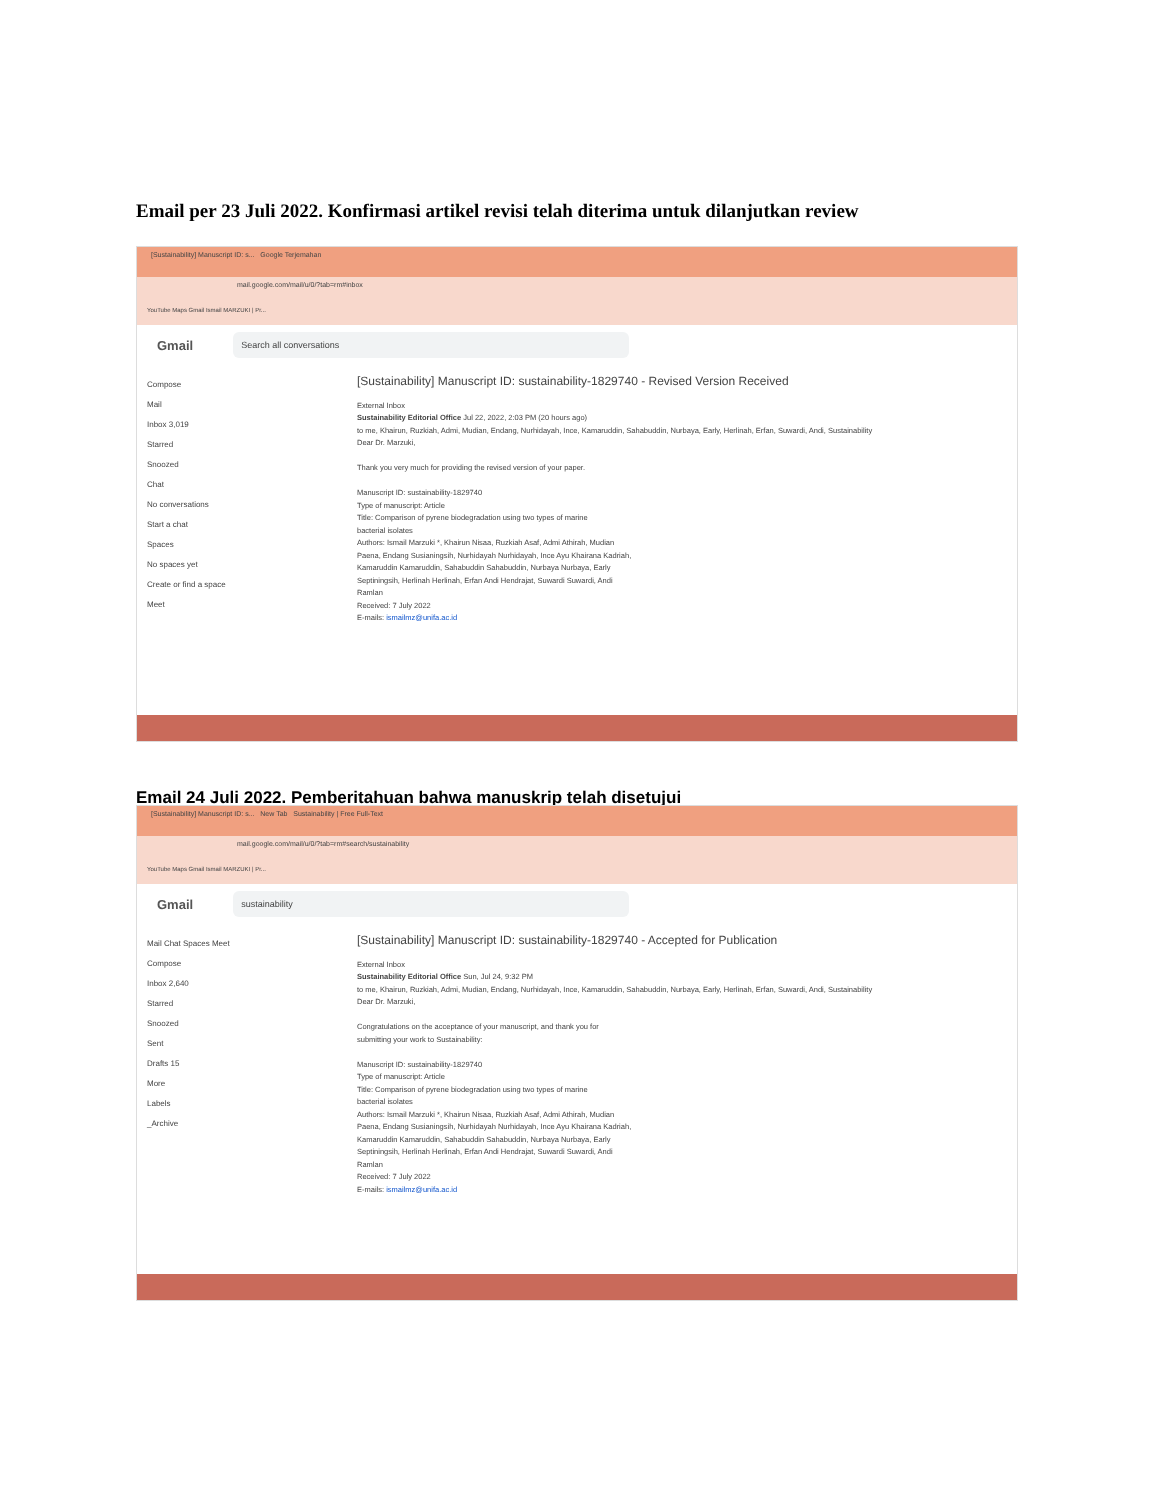Email per 23 Juli 2022. Konfirmasi artikel revisi telah diterima untuk dilanjutkan review
[Sustainability] Manuscript ID: s... Google Terjemahan
mail.google.com/mail/u/0/?tab=rm#inbox
YouTube Maps Gmail Ismail MARZUKI | Pr...
Gmail
Search all conversations
Compose
Mail
Inbox 3,019
Starred
Snoozed
Chat
No conversations
Start a chat
Spaces
No spaces yet
Create or find a space
Meet
[Sustainability] Manuscript ID: sustainability-1829740 - Revised Version Received
External Inbox
Sustainability Editorial Office Jul 22, 2022, 2:03 PM (20 hours ago)
to me, Khairun, Ruzkiah, Admi, Mudian, Endang, Nurhidayah, Ince, Kamaruddin, Sahabuddin, Nurbaya, Early, Herlinah, Erfan, Suwardi, Andi, Sustainability
Dear Dr. Marzuki,
Thank you very much for providing the revised version of your paper.
Manuscript ID: sustainability-1829740
Type of manuscript: Article
Title: Comparison of pyrene biodegradation using two types of marine
bacterial isolates
Authors: Ismail Marzuki *, Khairun Nisaa, Ruzkiah Asaf, Admi Athirah, Mudian
Paena, Endang Susianingsih, Nurhidayah Nurhidayah, Ince Ayu Khairana Kadriah,
Kamaruddin Kamaruddin, Sahabuddin Sahabuddin, Nurbaya Nurbaya, Early
Septiningsih, Herlinah Herlinah, Erfan Andi Hendrajat, Suwardi Suwardi, Andi
Ramlan
Received: 7 July 2022
E-mails: ismailmz@unifa.ac.id
Email 24 Juli 2022. Pemberitahuan bahwa manuskrip telah disetujui
[Sustainability] Manuscript ID: s... New Tab Sustainability | Free Full-Text
mail.google.com/mail/u/0/?tab=rm#search/sustainability
YouTube Maps Gmail Ismail MARZUKI | Pr...
Gmail
sustainability
Mail Chat Spaces Meet
Compose
Inbox 2,640
Starred
Snoozed
Sent
Drafts 15
More
Labels
_Archive
[Sustainability] Manuscript ID: sustainability-1829740 - Accepted for Publication
External Inbox
Sustainability Editorial Office Sun, Jul 24, 9:32 PM
to me, Khairun, Ruzkiah, Admi, Mudian, Endang, Nurhidayah, Ince, Kamaruddin, Sahabuddin, Nurbaya, Early, Herlinah, Erfan, Suwardi, Andi, Sustainability
Dear Dr. Marzuki,
Congratulations on the acceptance of your manuscript, and thank you for
submitting your work to Sustainability:
Manuscript ID: sustainability-1829740
Type of manuscript: Article
Title: Comparison of pyrene biodegradation using two types of marine
bacterial isolates
Authors: Ismail Marzuki *, Khairun Nisaa, Ruzkiah Asaf, Admi Athirah, Mudian
Paena, Endang Susianingsih, Nurhidayah Nurhidayah, Ince Ayu Khairana Kadriah,
Kamaruddin Kamaruddin, Sahabuddin Sahabuddin, Nurbaya Nurbaya, Early
Septiningsih, Herlinah Herlinah, Erfan Andi Hendrajat, Suwardi Suwardi, Andi
Ramlan
Received: 7 July 2022
E-mails: ismailmz@unifa.ac.id